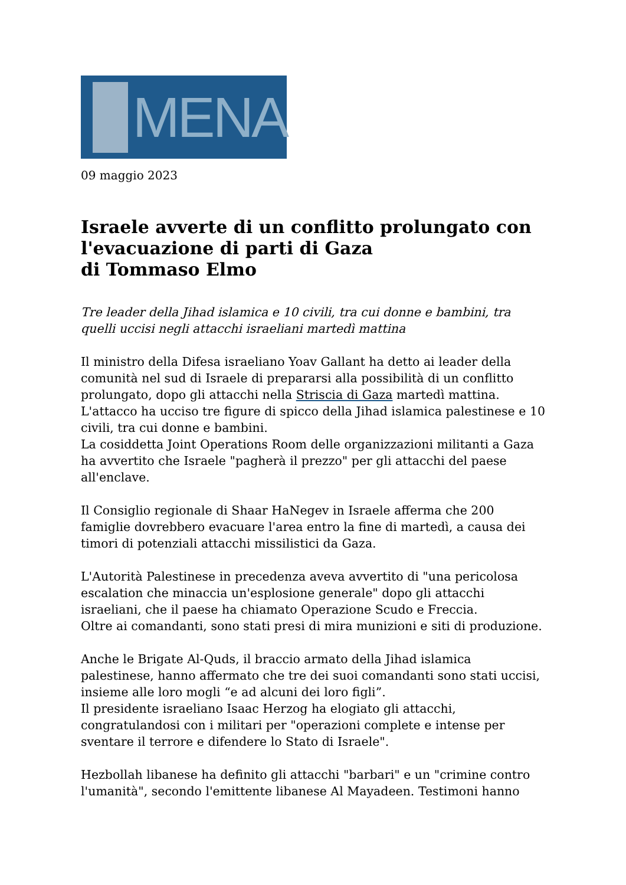MENA
09 maggio 2023
Israele avverte di un conflitto prolungato con l'evacuazione di parti di Gaza
di Tommaso Elmo
Tre leader della Jihad islamica e 10 civili, tra cui donne e bambini, tra quelli uccisi negli attacchi israeliani martedì mattina
Il ministro della Difesa israeliano Yoav Gallant ha detto ai leader della comunità nel sud di Israele di prepararsi alla possibilità di un conflitto prolungato, dopo gli attacchi nella Striscia di Gaza martedì mattina. L'attacco ha ucciso tre figure di spicco della Jihad islamica palestinese e 10 civili, tra cui donne e bambini.
La cosiddetta Joint Operations Room delle organizzazioni militanti a Gaza ha avvertito che Israele "pagherà il prezzo" per gli attacchi del paese all'enclave.
Il Consiglio regionale di Shaar HaNegev in Israele afferma che 200 famiglie dovrebbero evacuare l'area entro la fine di martedì, a causa dei timori di potenziali attacchi missilistici da Gaza.
L'Autorità Palestinese in precedenza aveva avvertito di "una pericolosa escalation che minaccia un'esplosione generale" dopo gli attacchi israeliani, che il paese ha chiamato Operazione Scudo e Freccia.
Oltre ai comandanti, sono stati presi di mira munizioni e siti di produzione.
Anche le Brigate Al-Quds, il braccio armato della Jihad islamica palestinese, hanno affermato che tre dei suoi comandanti sono stati uccisi, insieme alle loro mogli “e ad alcuni dei loro figli”.
Il presidente israeliano Isaac Herzog ha elogiato gli attacchi, congratulandosi con i militari per "operazioni complete e intense per sventare il terrore e difendere lo Stato di Israele".
Hezbollah libanese ha definito gli attacchi "barbari" e un "crimine contro l'umanità", secondo l'emittente libanese Al Mayadeen. Testimoni hanno